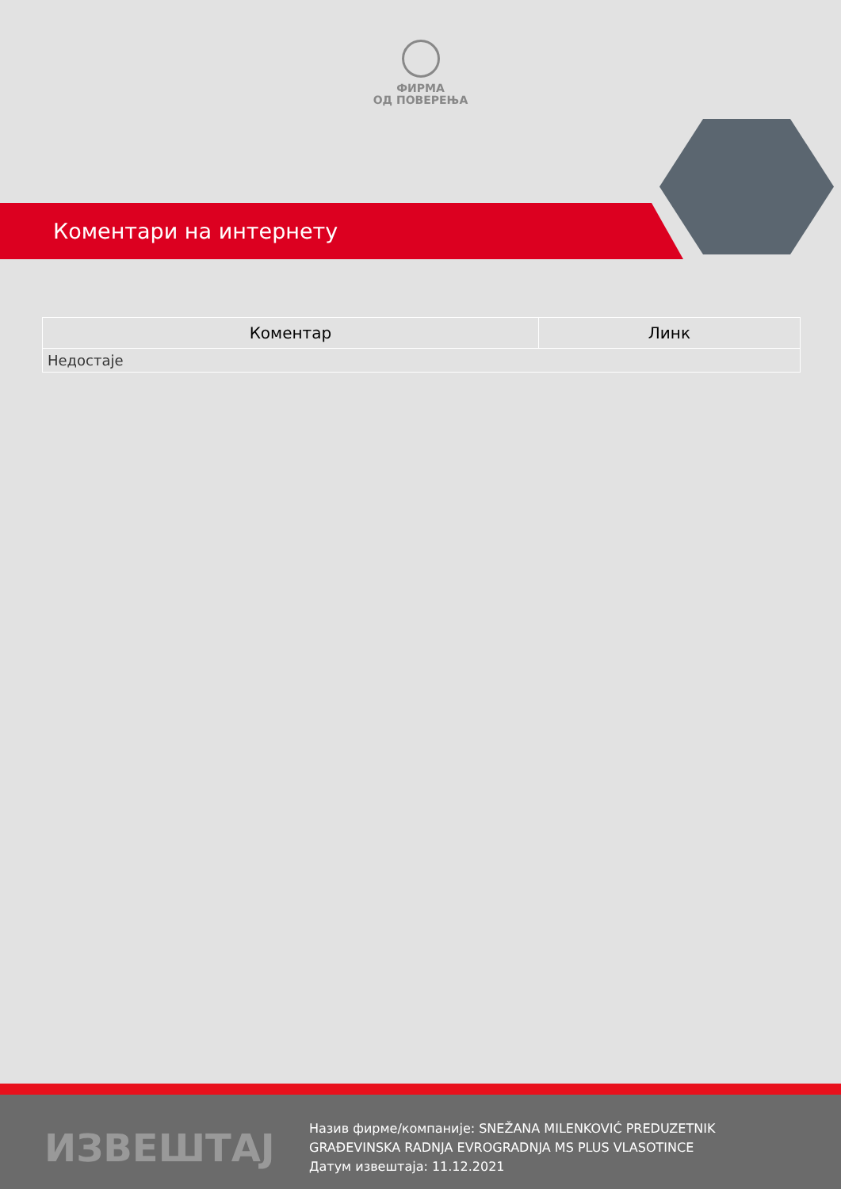ФИРМА
ОД ПОВЕРЕЊА
Коментари на интернету
| Коментар | Линк |
| --- | --- |
| Недостаје | |
ИЗВЕШТАЈ
Назив фирме/компаније: SNEŽANA MILENKOVIĆ PREDUZETNIK
GRAĐEVINSKA RADNJA EVROGRADNJA MS PLUS VLASOTINCE
Датум извештаја: 11.12.2021